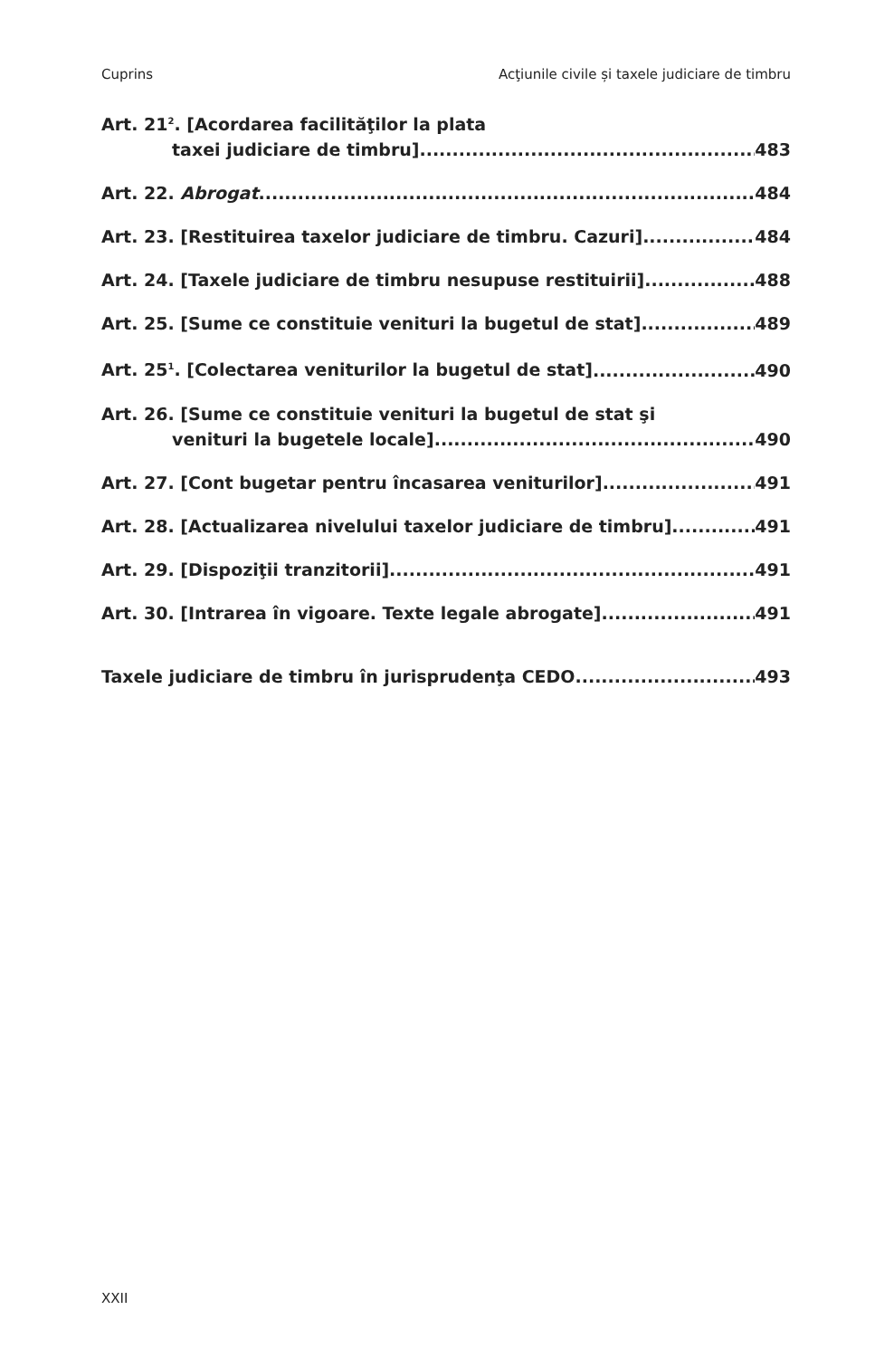Cuprins Acţiunile civile și taxele judiciare de timbru
Art. 21<sup>2</sup>. [Acordarea facilităţilor la plata
taxei judiciare de timbru] 483
Art. 22. Abrogat 484
Art. 23. [Restituirea taxelor judiciare de timbru. Cazuri] 484
Art. 24. [Taxele judiciare de timbru nesupuse restituirii] 488
Art. 25. [Sume ce constituie venituri la bugetul de stat] 489
Art. 25<sup>1</sup>. [Colectarea veniturilor la bugetul de stat] 490
Art. 26. [Sume ce constituie venituri la bugetul de stat şi
venituri la bugetele locale] 490
Art. 27. [Cont bugetar pentru încasarea veniturilor] 491
Art. 28. [Actualizarea nivelului taxelor judiciare de timbru] 491
Art. 29. [Dispoziţii tranzitorii] 491
Art. 30. [Intrarea în vigoare. Texte legale abrogate] 491
Taxele judiciare de timbru în jurisprudenţa CEDO 493
XXII